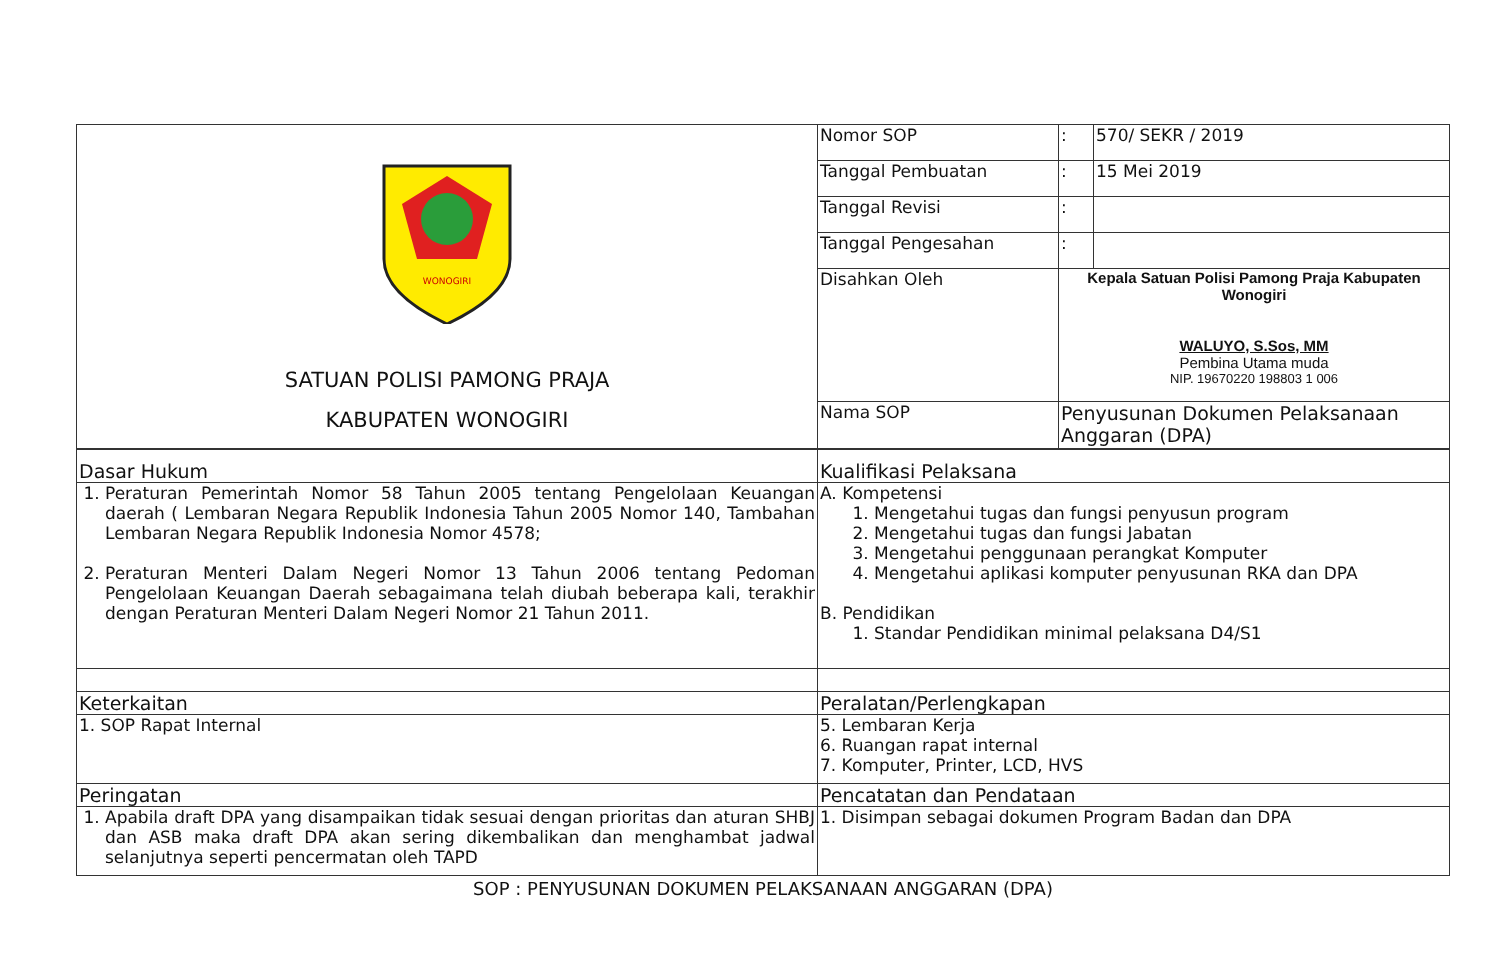| WONOGIRI SATUAN POLISI PAMONG PRAJA KABUPATEN WONOGIRI | Nomor SOP | : | 570/ SEKR / 2019 |
| | Tanggal Pembuatan | : | 15 Mei 2019 |
| | Tanggal Revisi | : | |
| | Tanggal Pengesahan | : | |
| | Disahkan Oleh | Kepala Satuan Polisi Pamong Praja Kabupaten Wonogiri WALUYO, S.Sos, MM Pembina Utama muda NIP. 19670220 198803 1 006 | |
| | Nama SOP | Penyusunan Dokumen Pelaksanaan Anggaran (DPA) | |
| Dasar Hukum | Kualifikasi Pelaksana |
| 1. Peraturan Pemerintah Nomor 58 Tahun 2005 tentang Pengelolaan Keuangan daerah ( Lembaran Negara Republik Indonesia Tahun 2005 Nomor 140, Tambahan Lembaran Negara Republik Indonesia Nomor 4578; 2. Peraturan Menteri Dalam Negeri Nomor 13 Tahun 2006 tentang Pedoman Pengelolaan Keuangan Daerah sebagaimana telah diubah beberapa kali, terakhir dengan Peraturan Menteri Dalam Negeri Nomor 21 Tahun 2011. | A. Kompetensi 1. Mengetahui tugas dan fungsi penyusun program 2. Mengetahui tugas dan fungsi Jabatan 3. Mengetahui penggunaan perangkat Komputer 4. Mengetahui aplikasi komputer penyusunan RKA dan DPA B. Pendidikan 1. Standar Pendidikan minimal pelaksana D4/S1 |
| Keterkaitan | Peralatan/Perlengkapan |
| 1. SOP Rapat Internal | 5. Lembaran Kerja 6. Ruangan rapat internal 7. Komputer, Printer, LCD, HVS |
| Peringatan | Pencatatan dan Pendataan |
| 1. Apabila draft DPA yang disampaikan tidak sesuai dengan prioritas dan aturan SHBJ dan ASB maka draft DPA akan sering dikembalikan dan menghambat jadwal selanjutnya seperti pencermatan oleh TAPD | 1. Disimpan sebagai dokumen Program Badan dan DPA |
SOP : PENYUSUNAN DOKUMEN PELAKSANAAN ANGGARAN (DPA)